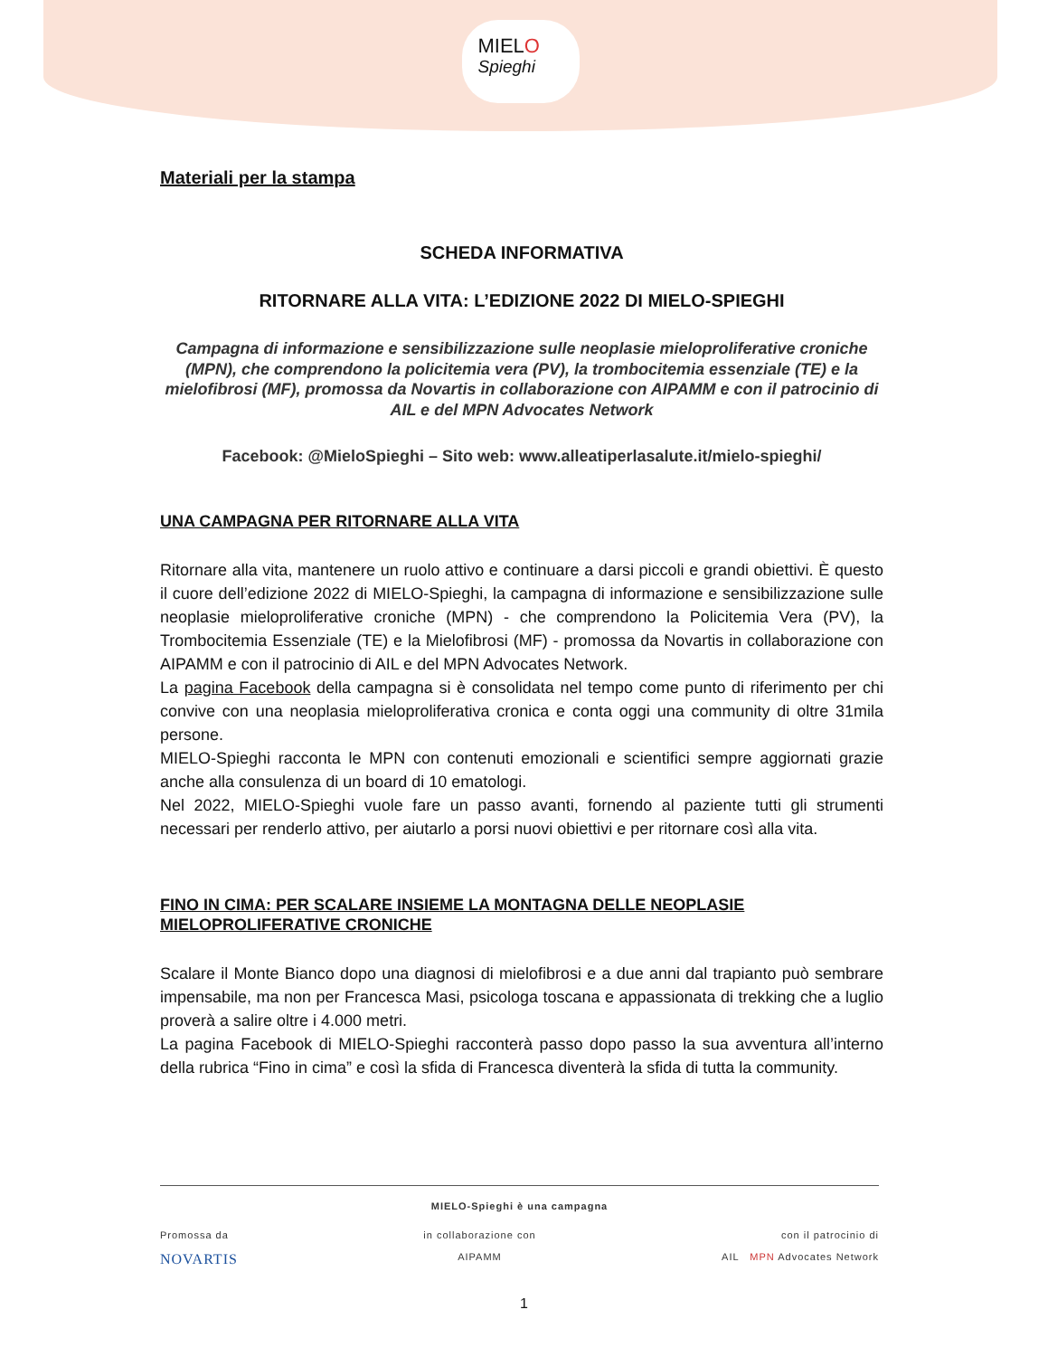MIELO
Spieghi
Materiali per la stampa
SCHEDA INFORMATIVA
RITORNARE ALLA VITA: L’EDIZIONE 2022 DI MIELO-SPIEGHI
Campagna di informazione e sensibilizzazione sulle neoplasie mieloproliferative croniche (MPN), che comprendono la policitemia vera (PV), la trombocitemia essenziale (TE) e la mielofibrosi (MF), promossa da Novartis in collaborazione con AIPAMM e con il patrocinio di AIL e del MPN Advocates Network
Facebook: @MieloSpieghi – Sito web: www.alleatiperlasalute.it/mielo-spieghi/
UNA CAMPAGNA PER RITORNARE ALLA VITA
Ritornare alla vita, mantenere un ruolo attivo e continuare a darsi piccoli e grandi obiettivi. È questo il cuore dell’edizione 2022 di MIELO-Spieghi, la campagna di informazione e sensibilizzazione sulle neoplasie mieloproliferative croniche (MPN) - che comprendono la Policitemia Vera (PV), la Trombocitemia Essenziale (TE) e la Mielofibrosi (MF) - promossa da Novartis in collaborazione con AIPAMM e con il patrocinio di AIL e del MPN Advocates Network.
La pagina Facebook della campagna si è consolidata nel tempo come punto di riferimento per chi convive con una neoplasia mieloproliferativa cronica e conta oggi una community di oltre 31mila persone.
MIELO-Spieghi racconta le MPN con contenuti emozionali e scientifici sempre aggiornati grazie anche alla consulenza di un board di 10 ematologi.
Nel 2022, MIELO-Spieghi vuole fare un passo avanti, fornendo al paziente tutti gli strumenti necessari per renderlo attivo, per aiutarlo a porsi nuovi obiettivi e per ritornare così alla vita.
FINO IN CIMA: PER SCALARE INSIEME LA MONTAGNA DELLE NEOPLASIE MIELOPROLIFERATIVE CRONICHE
Scalare il Monte Bianco dopo una diagnosi di mielofibrosi e a due anni dal trapianto può sembrare impensabile, ma non per Francesca Masi, psicologa toscana e appassionata di trekking che a luglio proverà a salire oltre i 4.000 metri.
La pagina Facebook di MIELO-Spieghi racconterà passo dopo passo la sua avventura all’interno della rubrica “Fino in cima” e così la sfida di Francesca diventerà la sfida di tutta la community.
MIELO-Spieghi è una campagna
Promossa da
NOVARTIS
in collaborazione con
AIPAMM
con il patrocinio di
AIL MPN Advocates Network
1